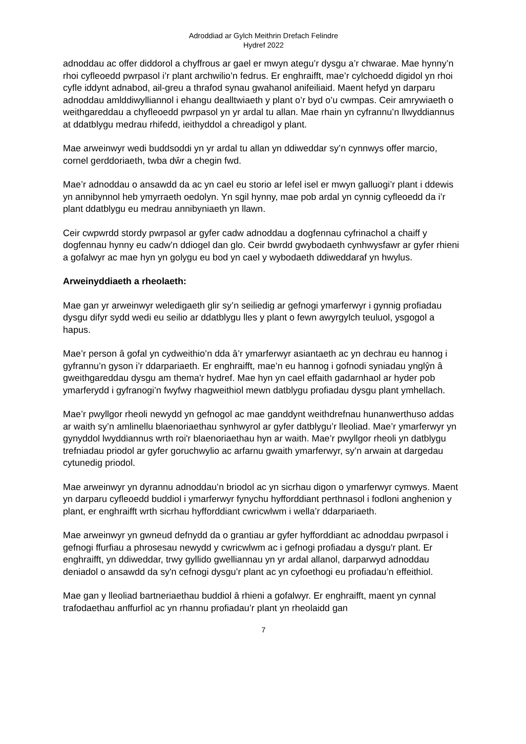Adroddiad ar Gylch Meithrin Drefach Felindre
Hydref 2022
adnoddau ac offer diddorol a chyffrous ar gael er mwyn ategu’r dysgu a’r chwarae. Mae hynny’n rhoi cyfleoedd pwrpasol i’r plant archwilio’n fedrus. Er enghraifft, mae’r cylchoedd digidol yn rhoi cyfle iddynt adnabod, ail-greu a thrafod synau gwahanol anifeiliaid. Maent hefyd yn darparu adnoddau amlddiwylliannol i ehangu dealltwiaeth y plant o’r byd o’u cwmpas. Ceir amrywiaeth o weithgareddau a chyfleoedd pwrpasol yn yr ardal tu allan. Mae rhain yn cyfrannu’n llwyddiannus at ddatblygu medrau rhifedd, ieithyddol a chreadigol y plant.
Mae arweinwyr wedi buddsoddi yn yr ardal tu allan yn ddiweddar sy’n cynnwys offer marcio, cornel gerddoriaeth, twba dŵr a chegin fwd.
Mae’r adnoddau o ansawdd da ac yn cael eu storio ar lefel isel er mwyn galluogi’r plant i ddewis yn annibynnol heb ymyrraeth oedolyn. Yn sgil hynny, mae pob ardal yn cynnig cyfleoedd da i’r plant ddatblygu eu medrau annibyniaeth yn llawn.
Ceir cwpwrdd stordy pwrpasol ar gyfer cadw adnoddau a dogfennau cyfrinachol a chaiff y dogfennau hynny eu cadw’n ddiogel dan glo. Ceir bwrdd gwybodaeth cynhwysfawr ar gyfer rhieni a gofalwyr ac mae hyn yn golygu eu bod yn cael y wybodaeth ddiweddaraf yn hwylus.
Arweinyddiaeth a rheolaeth:
Mae gan yr arweinwyr weledigaeth glir sy’n seiliedig ar gefnogi ymarferwyr i gynnig profiadau dysgu difyr sydd wedi eu seilio ar ddatblygu lles y plant o fewn awyrgylch teuluol, ysgogol a hapus.
Mae’r person â gofal yn cydweithio’n dda â’r ymarferwyr asiantaeth ac yn dechrau eu hannog i gyfrannu’n gyson i’r ddarpariaeth. Er enghraifft, mae’n eu hannog i gofnodi syniadau ynglŷn â gweithgareddau dysgu am thema'r hydref. Mae hyn yn cael effaith gadarnhaol ar hyder pob ymarferydd i gyfranogi’n fwyfwy rhagweithiol mewn datblygu profiadau dysgu plant ymhellach.
Mae’r pwyllgor rheoli newydd yn gefnogol ac mae ganddynt weithdrefnau hunanwerthuso addas ar waith sy’n amlinellu blaenoriaethau synhwyrol ar gyfer datblygu’r lleoliad. Mae’r ymarferwyr yn gynyddol lwyddiannus wrth roi'r blaenoriaethau hyn ar waith. Mae’r pwyllgor rheoli yn datblygu trefniadau priodol ar gyfer goruchwylio ac arfarnu gwaith ymarferwyr, sy’n arwain at dargedau cytunedig priodol.
Mae arweinwyr yn dyrannu adnoddau’n briodol ac yn sicrhau digon o ymarferwyr cymwys. Maent yn darparu cyfleoedd buddiol i ymarferwyr fynychu hyfforddiant perthnasol i fodloni anghenion y plant, er enghraifft wrth sicrhau hyfforddiant cwricwlwm i wella’r ddarpariaeth.
Mae arweinwyr yn gwneud defnydd da o grantiau ar gyfer hyfforddiant ac adnoddau pwrpasol i gefnogi ffurfiau a phrosesau newydd y cwricwlwm ac i gefnogi profiadau a dysgu'r plant. Er enghraifft, yn ddiweddar, trwy gyllido gwelliannau yn yr ardal allanol, darparwyd adnoddau deniadol o ansawdd da sy'n cefnogi dysgu’r plant ac yn cyfoethogi eu profiadau’n effeithiol.
Mae gan y lleoliad bartneriaethau buddiol â rhieni a gofalwyr. Er enghraifft, maent yn cynnal trafodaethau anffurfiol ac yn rhannu profiadau’r plant yn rheolaidd gan
7